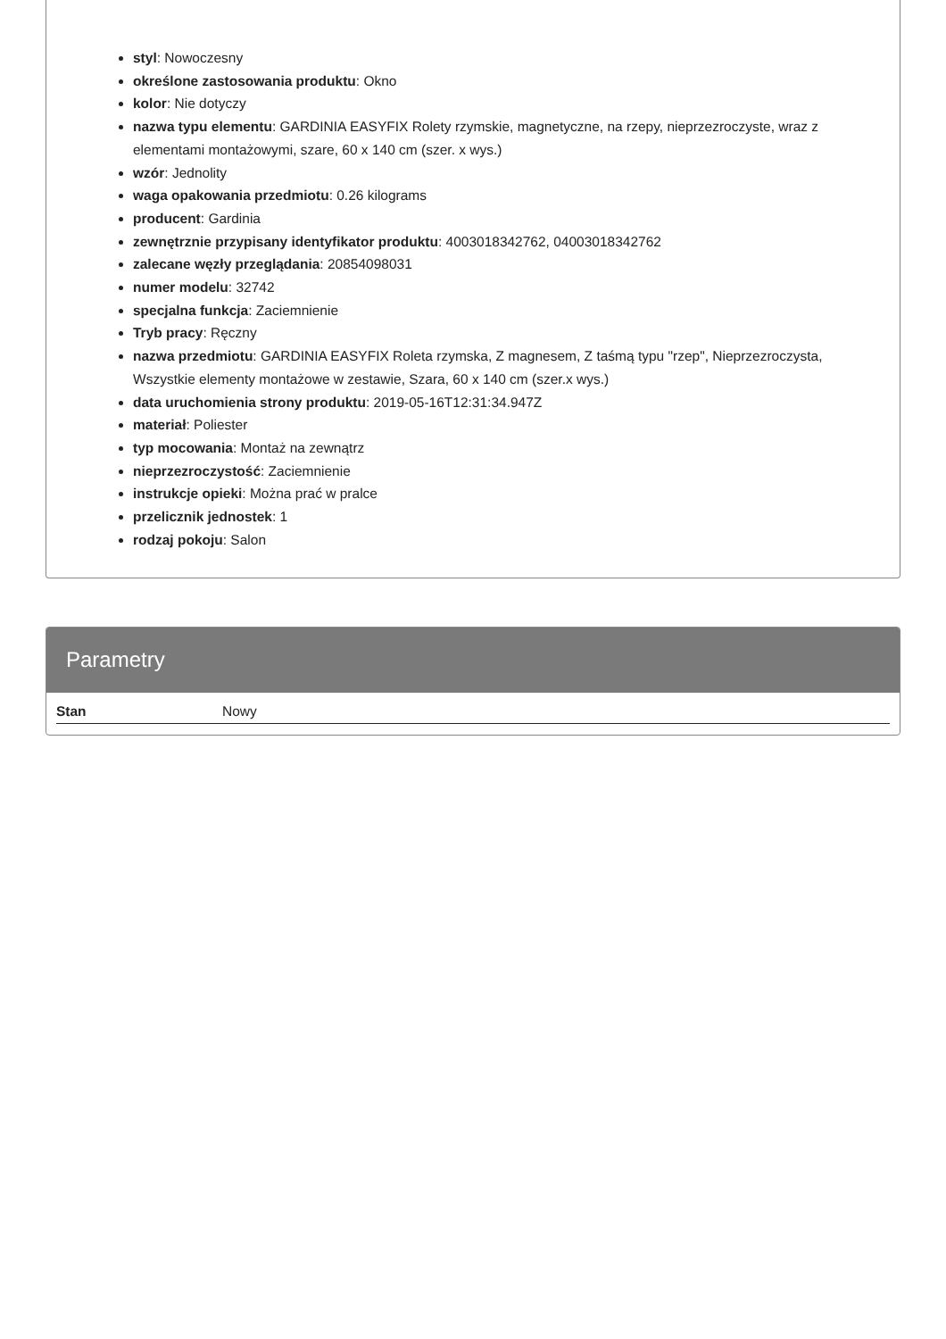styl: Nowoczesny
określone zastosowania produktu: Okno
kolor: Nie dotyczy
nazwa typu elementu: GARDINIA EASYFIX Rolety rzymskie, magnetyczne, na rzepy, nieprzezroczyste, wraz z elementami montażowymi, szare, 60 x 140 cm (szer. x wys.)
wzór: Jednolity
waga opakowania przedmiotu: 0.26 kilograms
producent: Gardinia
zewnętrznie przypisany identyfikator produktu: 4003018342762, 04003018342762
zalecane węzły przeglądania: 20854098031
numer modelu: 32742
specjalna funkcja: Zaciemnienie
Tryb pracy: Ręczny
nazwa przedmiotu: GARDINIA EASYFIX Roleta rzymska, Z magnesem, Z taśmą typu "rzep", Nieprzezroczysta, Wszystkie elementy montażowe w zestawie, Szara, 60 x 140 cm (szer.x wys.)
data uruchomienia strony produktu: 2019-05-16T12:31:34.947Z
materiał: Poliester
typ mocowania: Montaż na zewnątrz
nieprzezroczystość: Zaciemnienie
instrukcje opieki: Można prać w pralce
przelicznik jednostek: 1
rodzaj pokoju: Salon
Parametry
| Stan | Nowy |